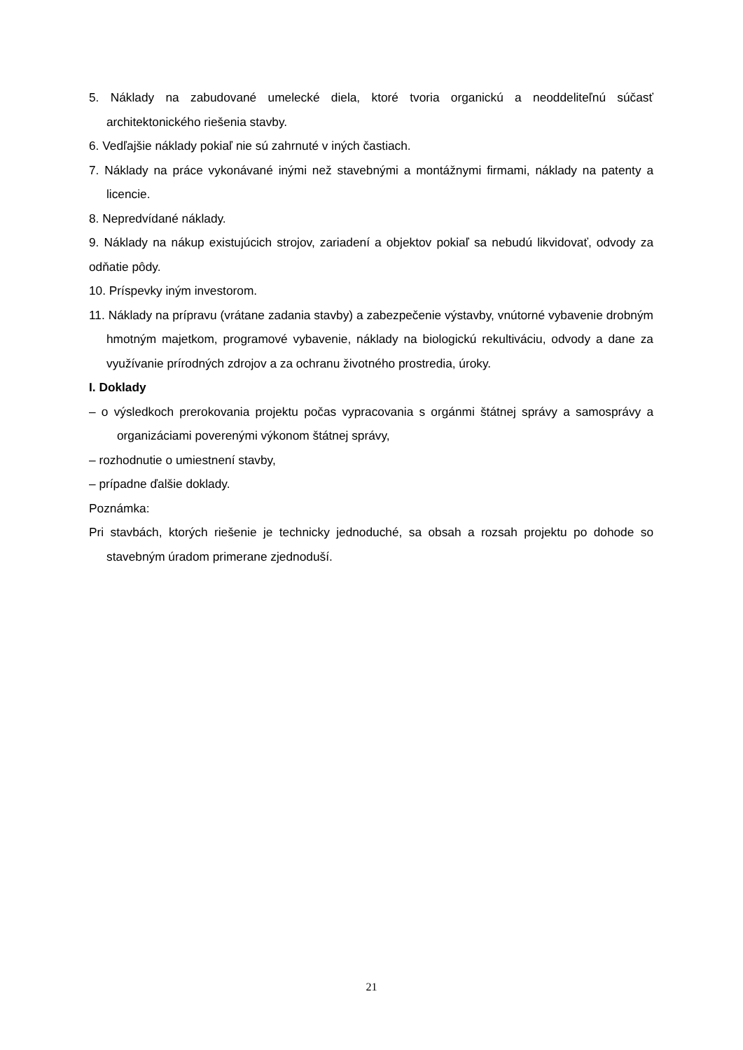5. Náklady na zabudované umelecké diela, ktoré tvoria organickú a neoddeliteľnú súčasť architektonického riešenia stavby.
6. Vedľajšie náklady pokiaľ nie sú zahrnuté v iných častiach.
7. Náklady na práce vykonávané inými než stavebnými a montážnymi firmami, náklady na patenty a licencie.
8. Nepredvídané náklady.
9. Náklady na nákup existujúcich strojov, zariadení a objektov pokiaľ sa nebudú likvidovať, odvody za odňatie pôdy.
10. Príspevky iným investorom.
11. Náklady na prípravu (vrátane zadania stavby) a zabezpečenie výstavby, vnútorné vybavenie drobným hmotným majetkom, programové vybavenie, náklady na biologickú rekultiváciu, odvody a dane za využívanie prírodných zdrojov a za ochranu životného prostredia, úroky.
I. Doklady
– o výsledkoch prerokovania projektu počas vypracovania s orgánmi štátnej správy a samosprávy a organizáciami poverenými výkonom štátnej správy,
– rozhodnutie o umiestnení stavby,
– prípadne ďalšie doklady.
Poznámka:
Pri stavbách, ktorých riešenie je technicky jednoduché, sa obsah a rozsah projektu po dohode so stavebným úradom primerane zjednoduší.
21